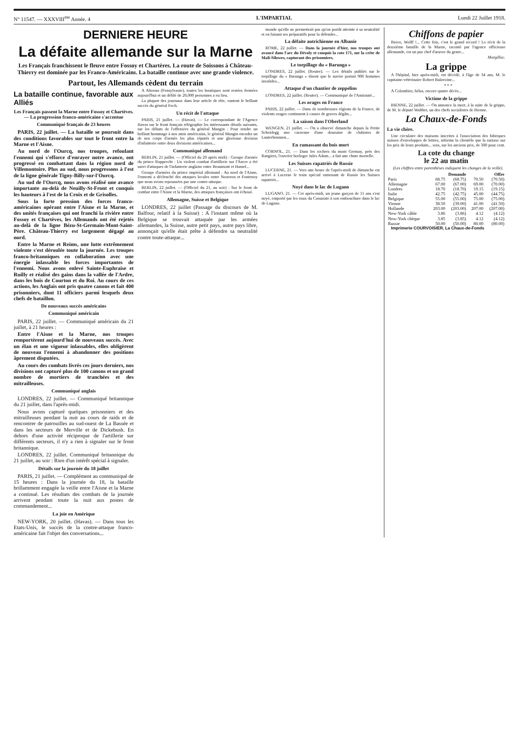N° 11547. — XXXVIII<sup>me</sup> Année. 4 L'IMPARTIAL Lundi 22 Juillet 1918.
DERNIERE HEURE
La défaite allemande sur la Marne
Les Français franchissent le fleuve entre Fossoy et Chartères. La route de Soissons à Château-Thierry est dominée par les Franco-Américains. La bataille continue avec une grande violence.
Partout, les Allemands cèdent du terrain
La bataille continue, favorable aux Alliés
Les Français passent la Marne entre Fossoy et Chartèves. — La progression franco-américaine s'accentue
Communiqué français de 23 heures
PARIS, 22 juillet. — La bataille se poursuit dans des conditions favorables sur tout le front entre la Marne et l'Aisne.
Au nord de l'Ourcq, nos troupes, refoulant l'ennemi qui s'efforce d'enrayer notre avance, ont progressé en combattant dans la région nord de Villemontoire. Plus au sud, nous progressons à l'est de la ligne générale Tigny-Billy-sur-l'Ourcq.
Au sud de l'Ourcq, nous avons réalisé une avance importante au-delà de Neuilly-St-Front et conquis les hauteurs à l'est de la Croix et de Grisolles.
Sous la forte pression des forces franco-américaines opérant entre l'Aisne et la Marne, et des unités françaises qui ont franchi la rivière entre Fossoy et Chartèves, les Allemands ont été rejetés au-delà de la ligne Bézu-St-Germain-Mont-Saint-Père. Château-Thierry est largement dégagé au nord.
Entre la Marne et Reims, une lutte extrêmement violente s'est déroulée toute la journée. Les troupes franco-britanniques en collaboration avec une énergie inlassable les forces importantes de l'ennemi. Nous avons enlevé Sainte-Euphraise et Ruilly et réalisé des gains dans la vallée de l'Ardre, dans les bois de Courton et du Roi. Au cours de ces actions, les Anglais ont pris quatre canons et fait 400 prisonniers, dont 11 officiers parmi lesquels deux chefs de bataillon.
De nouveaux succès américains
Communiqué américain
PARIS, 22 juillet. — Communiqué américain du 21 juillet, à 21 heures :
Entre l'Aisne et la Marne, nos troupes remportèrent aujourd'hui de nouveaux succès. Avec un élan et une vigueur inlassables, elles obligèrent de nouveau l'ennemi à abandonner des positions âprement disputées.
Au cours des combats livrés ces jours derniers, nos divisions ont capturé plus de 100 canons et un grand nombre de mortiers de tranchées et des mitrailleuses.
Communiqué anglais
LONDRES, 22 juillet. — Communiqué britannique du 21 juillet, dans l'après-midi.
Nous avons capturé quelques prisonniers et des mitrailleuses pendant la nuit au cours de raids et de rencontrer de patrouilles au sud-ouest de La Bassée et dans les secteurs de Merville et de Dickebush. En dehors d'une activité réciproque de l'artillerie sur différents secteurs, il n'y a rien à signaler sur le front britannique.
LONDRES, 22 juillet. Communiqué britannique du 21 juillet, au soir : Rien d'un intérêt spécial à signaler.
Détails sur la journée du 18 juillet
PARIS, 21 juillet. — Complément au communiqué de 15 heures : Dans la journée du 18, la bataille brillamment engagée la veille entre l'Aisne et la Marne a continué. Les résultats des combats de la journée arrivent pendant toute la nuit aux postes de commandement...
La joie en Amérique
NEW-YORK, 20 juillet. (Havas). — Dans tous les Etats-Unis, le succès de la contre-attaque franco-américaine fait l'objet des conversations...
A Altoona (Pensylvanie), toutes les boutiques sont restées fermées aujourd'hui et un défilé de 20,000 personnes a eu lieu.
La plupart des journaux dans leur article de tête, vantent le brillant succès du général Foch.
Un récit de l'attaque
PARIS, 21 juillet. — (Havas). — Le correspondant de l'Agence Havas sur le front français télégraphie les intéressants détails suivants, sur les débuts de l'offensive du général Mangin : Pour rendre un brillant hommage à nos amis américains, le général Mangin encadra un de nos corps d'armée les plus réputés et une glorieuse division d'infanterie entre deux divisions américaines...
Communiqué allemand
BERLIN, 21 juillet. — (Officiel du 20 après midi) : Groupe d'armée du prince Rupprecht : Un violent combat d'artillerie sur l'Ancre a été suivi d'attaques de l'infanterie anglaise entre Beaumont et Hamel...
Groupe d'armées du prince impérial allemand : Au nord de l'Aisne, l'ennemi a déclenché des attaques locales entre Nouvron et Fontenoy que nous avons repoussées par une contre-attaque.
BERLIN, 22 juillet. — (Officiel du 21, au soir) : Sur le front de combat entre l'Aisne et la Marne, des attaques françaises ont échoué.
Allemagne, Suisse et Belgique
LONDRES, 22 juillet (Passage du discours de M. Balfour, relatif à la Suisse) : A l'instant même où la Belgique se trouvait attaquée par les armées allemandes, la Suisse, autre petit pays, autre pays libre, annonçait qu'elle était prête à défendre sa neutralité contre toute-attaque...
monde qu'elle ne permettrait pas qu'on portât atteinte à sa neutralité et en faisant ses préparatifs pour la défendre...
La défaite autrichienne en Albanie
ROME, 22 juillet. — Dans la journée d'hier, nos troupes ont avancé dans l'arc du Dévoly et conquis la cote 171, sur la crête de Mali-Silowes, capturant des prisonniers.
Le torpillage du « Barunga »
LONDRES, 22 juillet. (Reuter). — Les détails publiés sur le torpillage du « Barunga » disent que le navire portait 900 hommes invalides...
Attaque d'un chantier de zeppelins
LONDRES, 22 juillet. (Reuter). — Communiqué de l'Amirauté...
Les orages en France
PARIS, 22 juillet. — Dans de nombreuses régions de la France, de violents orages continuent à causer de graves dégâts...
La saison dans l'Oberland
WENGEN, 21 juillet. — On a observé dimanche depuis la Petite Scheidegg une caravane d'une douzaine de clubistes de Lauterbrunnen...
En ramassant du bois mort
CORNOL, 21. — Dans les rochers du mont Gremay, près des Rangiers, l'ouvrier horloger Jules Adam... a fait une chute mortelle.
Les Suisses rapatriés de Russie
LUCERNE, 21. — Vers une heure de l'après-midi de dimanche est arrivé à Lucerne le train spécial ramenant de Russie les Suisses rapatriés...
Noyé dans le lac de Lugano
LUGANO, 21. — Cet après-midi, un jeune garçon de 11 ans s'est noyé, emporté par les eaux du Cassarate à son embouchure dans le lac de Lugano.
Chiffons de papier
Bravo, Wolff !... Cette fois, c'est le grand record ! Le récit de la deuxième bataille de la Marne, raconté par l'agence officieuse allemande, est un pur chef d'œuvre du genre...
Margillac.
La grippe
A l'hôpital, hier après-midi, est décédé, à l'âge de 34 ans, M. le capitaine-vétérinaire Robert Balavoine...
* * *
A Colombier, hélas, encore quatre décès...
Victime de la grippe
BIENNE, 22 juillet. — On annonce la mort, à la suite de la grippe, de M. le député Walther, un des chefs socialistes de Bienne.
La Chaux-de-Fonds
La vie chère.
Une circulaire des maisons inscrites à l'association des fabriques suisses d'enveloppes de lettres, informe la clientèle que la surtaxe sur les prix de leurs produits... sera, sur les anciens prix, de 300 pour cent.
La cote du change
le 22 au matin
(Les chiffres entre parenthèses indiquent les changes de la veille).
| | Demande | | Offre | |
| --- | --- | --- | --- | --- |
| Paris | 68.75 | (68.75) | 70.50 | (70.50) |
| Allemagne | 67.00 | (67.00) | 69.00 | (70.00) |
| Londres | 18.70 | (18.70) | 19.15 | (19.15) |
| Italie | 42.75 | (42.75) | 45.00 | (44.75) |
| Belgique | 55.00 | (55.00) | 75.00 | (75.00) |
| Vienne | 38.50 | (39.00) | 41.00 | (41.50) |
| Hollande | 203.00 | (203.00) | 207.00 | (207.00) |
| New-York câble | 3.86 | (3.86) | 4.12 | (4.12) |
| New-York chèque | 3.85 | (3.85) | 4.12 | (4.12) |
| Russie | 50.00 | (50.00) | 80.00 | (80.00) |
Imprimerie COURVOISIER, La Chaux-de-Fonds